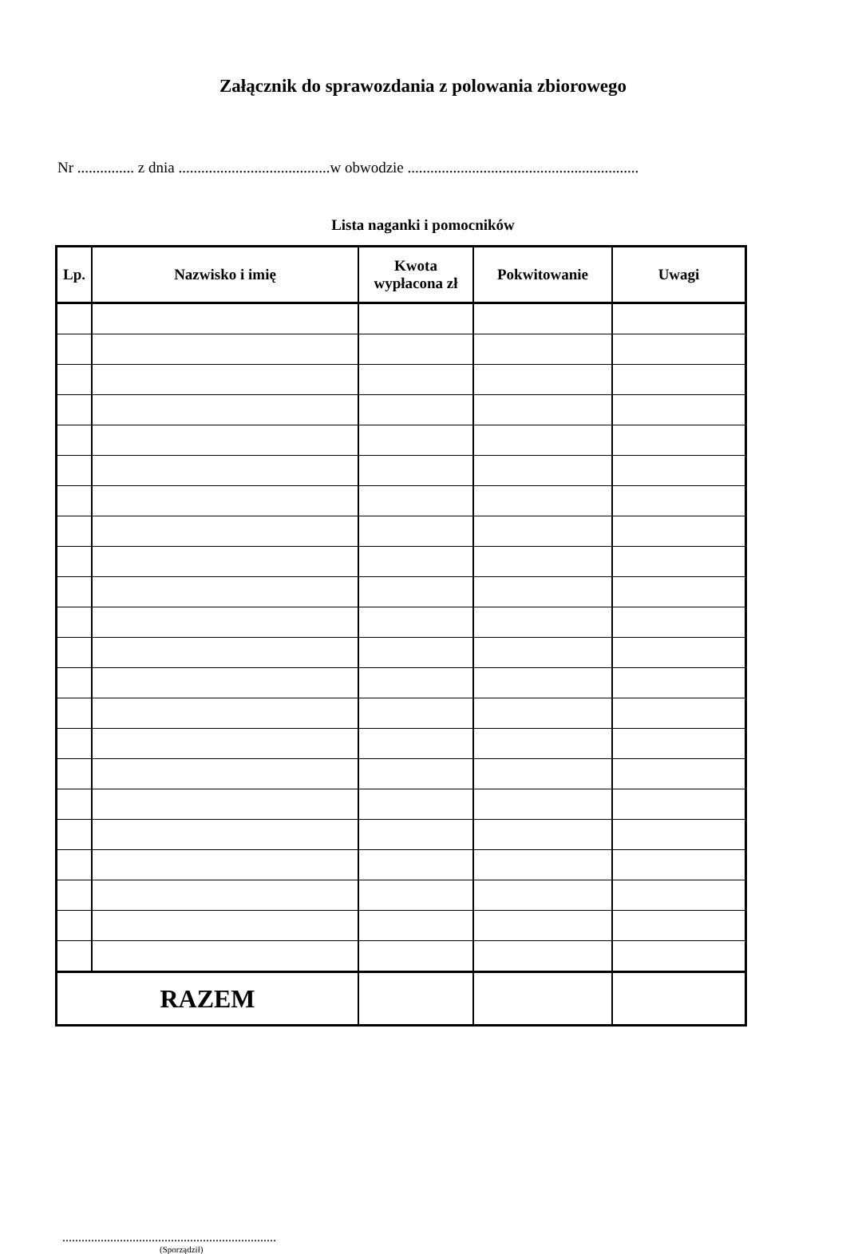Załącznik do sprawozdania z polowania zbiorowego
Nr ............... z dnia ........................................w obwodzie .............................................................
Lista naganki i pomocników
| Lp. | Nazwisko i imię | Kwota wypłacona zł | Pokwitowanie | Uwagi |
| --- | --- | --- | --- | --- |
| RAZEM | | | | |
...................................................................
(Sporządził)